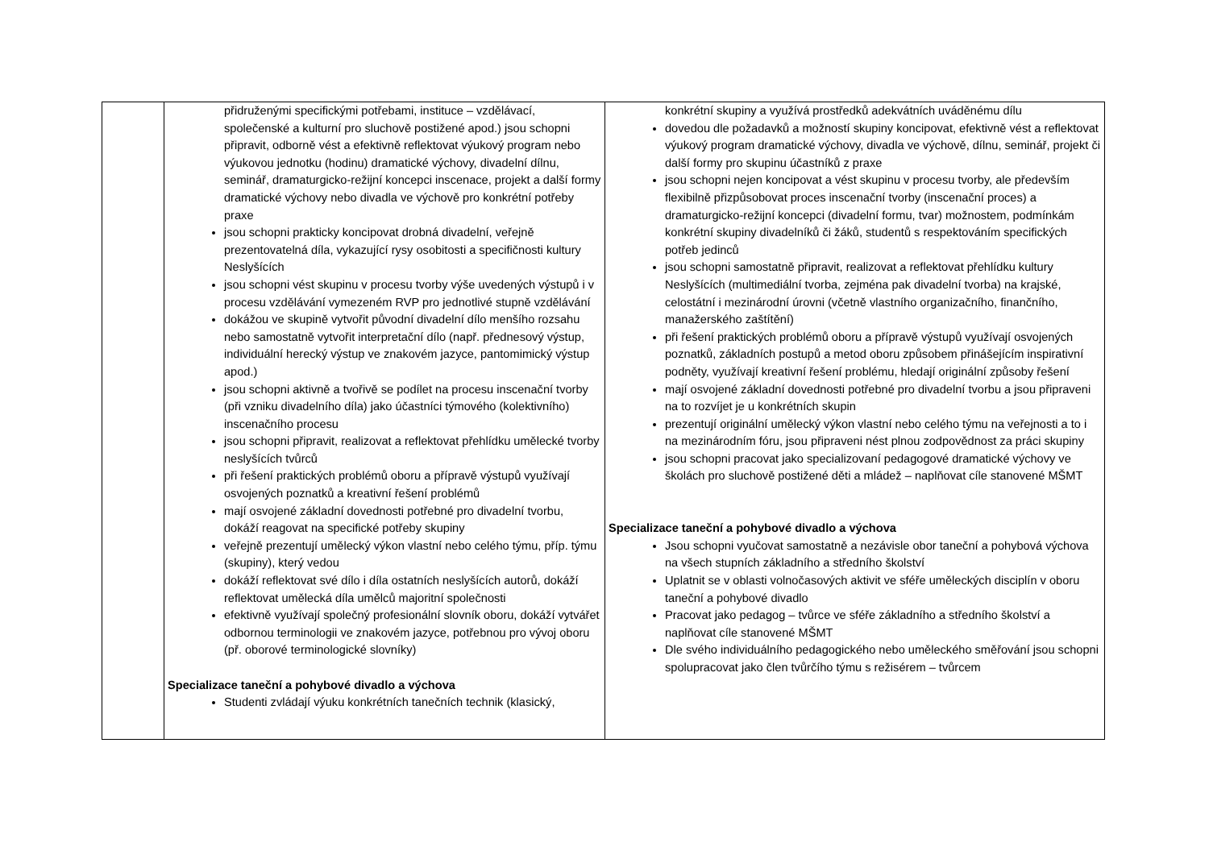| | přidruženými specifickými potřebami, instituce – vzdělávací, společenské a kulturní pro sluchově postižené apod.) jsou schopni připravit, odborně vést a efektivně reflektovat výukový program nebo výukovou jednotku (hodinu) dramatické výchovy, divadelní dílnu, seminář, dramaturgicko-režijní koncepci inscenace, projekt a další formy dramatické výchovy nebo divadla ve výchově pro konkrétní potřeby praxe jsou schopni prakticky koncipovat drobná divadelní, veřejně prezentovatelná díla, vykazující rysy osobitosti a specifičnosti kultury Neslyšících jsou schopni vést skupinu v procesu tvorby výše uvedených výstupů i v procesu vzdělávání vymezeném RVP pro jednotlivé stupně vzdělávání dokážou ve skupině vytvořit původní divadelní dílo menšího rozsahu nebo samostatně vytvořit interpretační dílo (např. přednesový výstup, individuální herecký výstup ve znakovém jazyce, pantomimický výstup apod.) jsou schopni aktivně a tvořivě se podílet na procesu inscenační tvorby (při vzniku divadelního díla) jako účastníci týmového (kolektivního) inscenačního procesu jsou schopni připravit, realizovat a reflektovat přehlídku umělecké tvorby neslyšících tvůrců při řešení praktických problémů oboru a přípravě výstupů využívají osvojených poznatků a kreativní řešení problémů mají osvojené základní dovednosti potřebné pro divadelní tvorbu, dokáží reagovat na specifické potřeby skupiny veřejně prezentují umělecký výkon vlastní nebo celého týmu, příp. týmu (skupiny), který vedou dokáží reflektovat své dílo i díla ostatních neslyšících autorů, dokáží reflektovat umělecká díla umělců majoritní společnosti efektivně využívají společný profesionální slovník oboru, dokáží vytvářet odbornou terminologii ve znakovém jazyce, potřebnou pro vývoj oboru (př. oborové terminologické slovníky) Specializace taneční a pohybové divadlo a výchova Studenti zvládají výuku konkrétních tanečních technik (klasický, | konkrétní skupiny a využívá prostředků adekvátních uváděnému dílu dovedou dle požadavků a možností skupiny koncipovat, efektivně vést a reflektovat výukový program dramatické výchovy, divadla ve výchově, dílnu, seminář, projekt či další formy pro skupinu účastníků z praxe jsou schopni nejen koncipovat a vést skupinu v procesu tvorby, ale především flexibilně přizpůsobovat proces inscenační tvorby (inscenační proces) a dramaturgicko-režijní koncepci (divadelní formu, tvar) možnostem, podmínkám konkrétní skupiny divadelníků či žáků, studentů s respektováním specifických potřeb jedinců jsou schopni samostatně připravit, realizovat a reflektovat přehlídku kultury Neslyšících (multimediální tvorba, zejména pak divadelní tvorba) na krajské, celostátní i mezinárodní úrovni (včetně vlastního organizačního, finančního, manažerského zaštítění) při řešení praktických problémů oboru a přípravě výstupů využívají osvojených poznatků, základních postupů a metod oboru způsobem přinášejícím inspirativní podněty, využívají kreativní řešení problému, hledají originální způsoby řešení mají osvojené základní dovednosti potřebné pro divadelní tvorbu a jsou připraveni na to rozvíjet je u konkrétních skupin prezentují originální umělecký výkon vlastní nebo celého týmu na veřejnosti a to i na mezinárodním fóru, jsou připraveni nést plnou zodpovědnost za práci skupiny jsou schopni pracovat jako specializovaní pedagogové dramatické výchovy ve školách pro sluchově postižené děti a mládež – naplňovat cíle stanovené MŠMT Specializace taneční a pohybové divadlo a výchova Jsou schopni vyučovat samostatně a nezávisle obor taneční a pohybová výchova na všech stupních základního a středního školství Uplatnit se v oblasti volnočasových aktivit ve sféře uměleckých disciplín v oboru taneční a pohybové divadlo Pracovat jako pedagog – tvůrce ve sféře základního a středního školství a naplňovat cíle stanovené MŠMT Dle svého individuálního pedagogického nebo uměleckého směřování jsou schopni spolupracovat jako člen tvůrčího týmu s režisérem – tvůrcem |